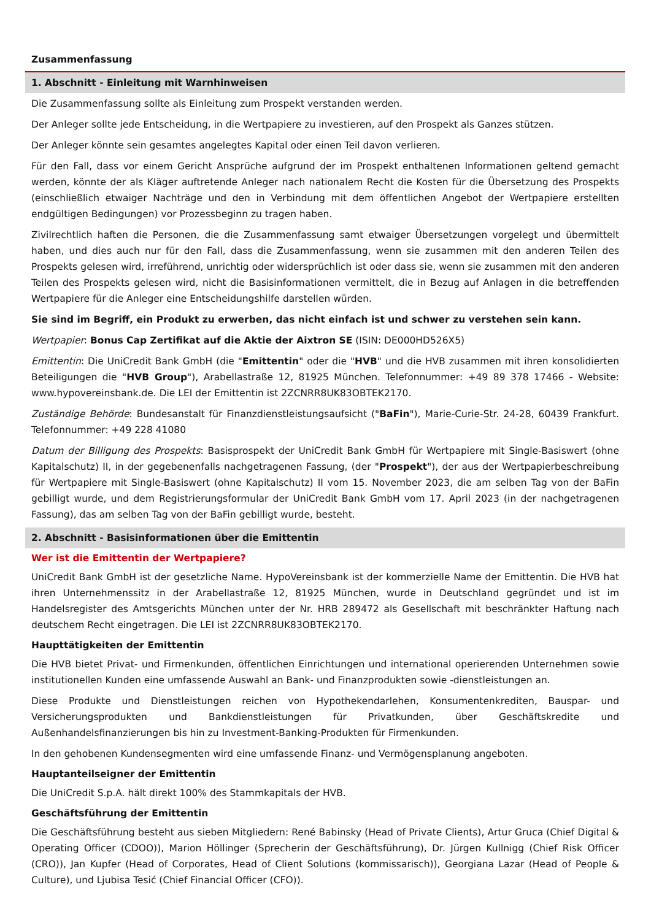Zusammenfassung
1. Abschnitt - Einleitung mit Warnhinweisen
Die Zusammenfassung sollte als Einleitung zum Prospekt verstanden werden.
Der Anleger sollte jede Entscheidung, in die Wertpapiere zu investieren, auf den Prospekt als Ganzes stützen.
Der Anleger könnte sein gesamtes angelegtes Kapital oder einen Teil davon verlieren.
Für den Fall, dass vor einem Gericht Ansprüche aufgrund der im Prospekt enthaltenen Informationen geltend gemacht werden, könnte der als Kläger auftretende Anleger nach nationalem Recht die Kosten für die Übersetzung des Prospekts (einschließlich etwaiger Nachträge und den in Verbindung mit dem öffentlichen Angebot der Wertpapiere erstellten endgültigen Bedingungen) vor Prozessbeginn zu tragen haben.
Zivilrechtlich haften die Personen, die die Zusammenfassung samt etwaiger Übersetzungen vorgelegt und übermittelt haben, und dies auch nur für den Fall, dass die Zusammenfassung, wenn sie zusammen mit den anderen Teilen des Prospekts gelesen wird, irreführend, unrichtig oder widersprüchlich ist oder dass sie, wenn sie zusammen mit den anderen Teilen des Prospekts gelesen wird, nicht die Basisinformationen vermittelt, die in Bezug auf Anlagen in die betreffenden Wertpapiere für die Anleger eine Entscheidungshilfe darstellen würden.
Sie sind im Begriff, ein Produkt zu erwerben, das nicht einfach ist und schwer zu verstehen sein kann.
Wertpapier: Bonus Cap Zertifikat auf die Aktie der Aixtron SE (ISIN: DE000HD526X5)
Emittentin: Die UniCredit Bank GmbH (die "Emittentin" oder die "HVB" und die HVB zusammen mit ihren konsolidierten Beteiligungen die "HVB Group"), Arabellastraße 12, 81925 München. Telefonnummer: +49 89 378 17466 - Website: www.hypovereinsbank.de. Die LEI der Emittentin ist 2ZCNRR8UK83OBTEK2170.
Zuständige Behörde: Bundesanstalt für Finanzdienstleistungsaufsicht ("BaFin"), Marie-Curie-Str. 24-28, 60439 Frankfurt. Telefonnummer: +49 228 41080
Datum der Billigung des Prospekts: Basisprospekt der UniCredit Bank GmbH für Wertpapiere mit Single-Basiswert (ohne Kapitalschutz) II, in der gegebenenfalls nachgetragenen Fassung, (der "Prospekt"), der aus der Wertpapierbeschreibung für Wertpapiere mit Single-Basiswert (ohne Kapitalschutz) II vom 15. November 2023, die am selben Tag von der BaFin gebilligt wurde, und dem Registrierungsformular der UniCredit Bank GmbH vom 17. April 2023 (in der nachgetragenen Fassung), das am selben Tag von der BaFin gebilligt wurde, besteht.
2. Abschnitt - Basisinformationen über die Emittentin
Wer ist die Emittentin der Wertpapiere?
UniCredit Bank GmbH ist der gesetzliche Name. HypoVereinsbank ist der kommerzielle Name der Emittentin. Die HVB hat ihren Unternehmenssitz in der Arabellastraße 12, 81925 München, wurde in Deutschland gegründet und ist im Handelsregister des Amtsgerichts München unter der Nr. HRB 289472 als Gesellschaft mit beschränkter Haftung nach deutschem Recht eingetragen. Die LEI ist 2ZCNRR8UK83OBTEK2170.
Haupttätigkeiten der Emittentin
Die HVB bietet Privat- und Firmenkunden, öffentlichen Einrichtungen und international operierenden Unternehmen sowie institutionellen Kunden eine umfassende Auswahl an Bank- und Finanzprodukten sowie -dienstleistungen an.
Diese Produkte und Dienstleistungen reichen von Hypothekendarlehen, Konsumentenkrediten, Bauspar- und Versicherungsprodukten und Bankdienstleistungen für Privatkunden, über Geschäftskredite und Außenhandelsfinanzierungen bis hin zu Investment-Banking-Produkten für Firmenkunden.
In den gehobenen Kundensegmenten wird eine umfassende Finanz- und Vermögensplanung angeboten.
Hauptanteilseigner der Emittentin
Die UniCredit S.p.A. hält direkt 100% des Stammkapitals der HVB.
Geschäftsführung der Emittentin
Die Geschäftsführung besteht aus sieben Mitgliedern: René Babinsky (Head of Private Clients), Artur Gruca (Chief Digital & Operating Officer (CDOO)), Marion Höllinger (Sprecherin der Geschäftsführung), Dr. Jürgen Kullnigg (Chief Risk Officer (CRO)), Jan Kupfer (Head of Corporates, Head of Client Solutions (kommissarisch)), Georgiana Lazar (Head of People & Culture), und Ljubisa Tesić (Chief Financial Officer (CFO)).